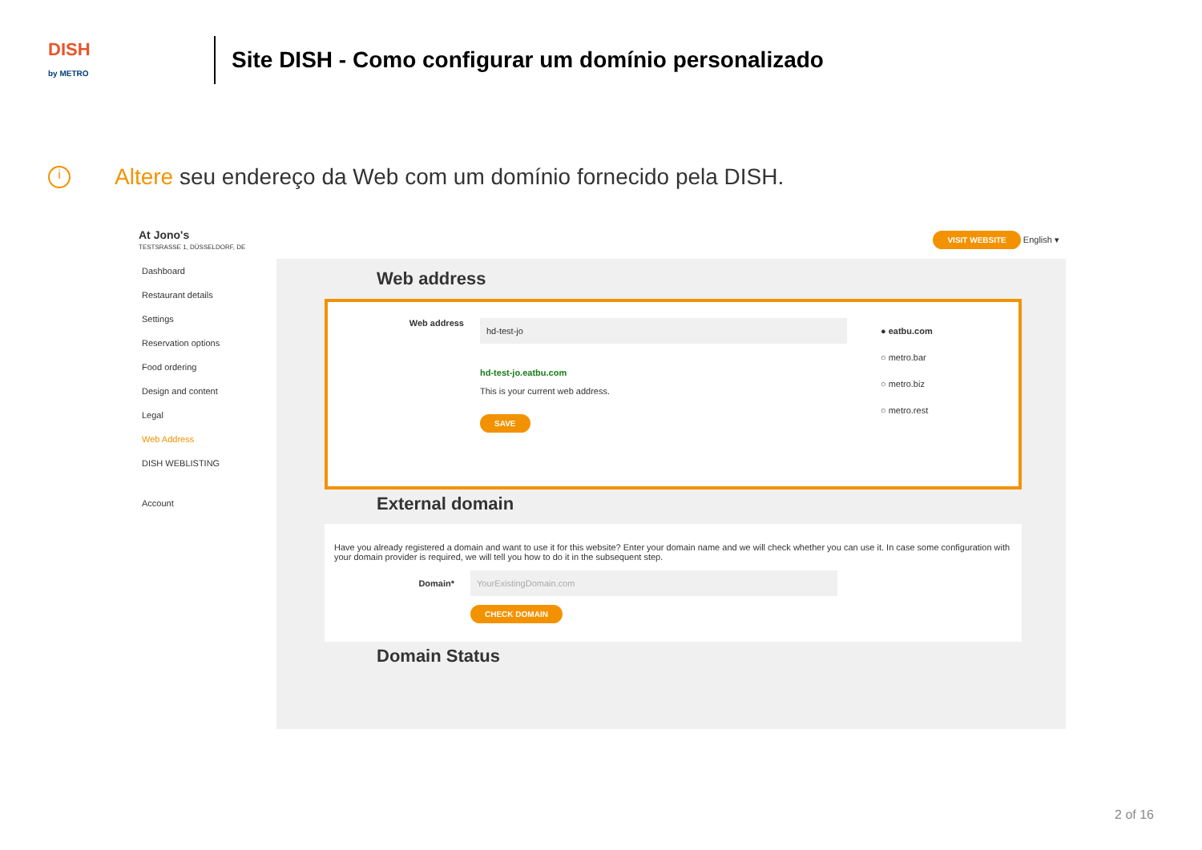DISH
by METRO
Site DISH - Como configurar um domínio personalizado
i Altere seu endereço da Web com um domínio fornecido pela DISH.
At Jono's
TESTSRASSE 1, DÜSSELDORF, DE
VISIT WEBSITE English ▾
Dashboard
Restaurant details
Settings
Reservation options
Food ordering
Design and content
Legal
Web Address
DISH WEBLISTING
Account
Web address
Web address
hd-test-jo
hd-test-jo.eatbu.com
This is your current web address.
SAVE
● eatbu.com
○ metro.bar
○ metro.biz
○ metro.rest
External domain
Have you already registered a domain and want to use it for this website? Enter your domain name and we will check whether you can use it. In case some configuration with your domain provider is required, we will tell you how to do it in the subsequent step.
Domain*
YourExistingDomain.com
CHECK DOMAIN
Domain Status
2 of 16